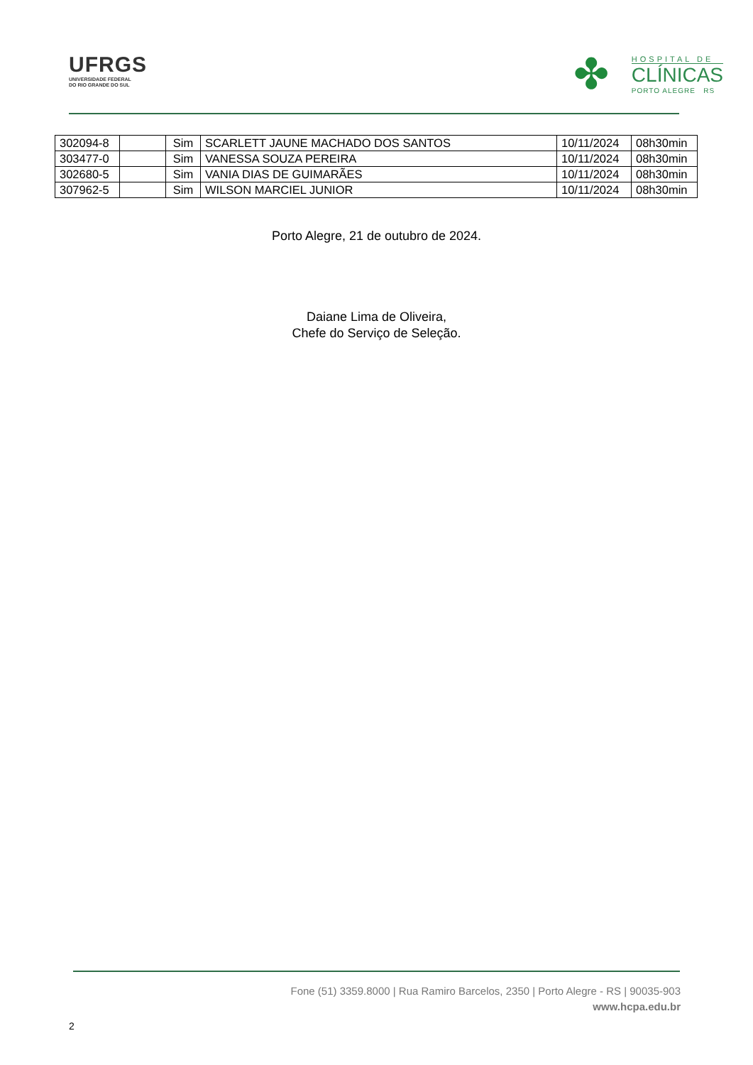UFRGS
UNIVERSIDADE FEDERAL
DO RIO GRANDE DO SUL
✤
HOSPITAL DE
CLÍNICAS
PORTO ALEGRE RS
| 302094-8 | | Sim | SCARLETT JAUNE MACHADO DOS SANTOS | 10/11/2024 | 08h30min |
| 303477-0 | | Sim | VANESSA SOUZA PEREIRA | 10/11/2024 | 08h30min |
| 302680-5 | | Sim | VANIA DIAS DE GUIMARÃES | 10/11/2024 | 08h30min |
| 307962-5 | | Sim | WILSON MARCIEL JUNIOR | 10/11/2024 | 08h30min |
Porto Alegre, 21 de outubro de 2024.
Daiane Lima de Oliveira,
Chefe do Serviço de Seleção.
Fone (51) 3359.8000 | Rua Ramiro Barcelos, 2350 | Porto Alegre - RS | 90035-903
www.hcpa.edu.br
2